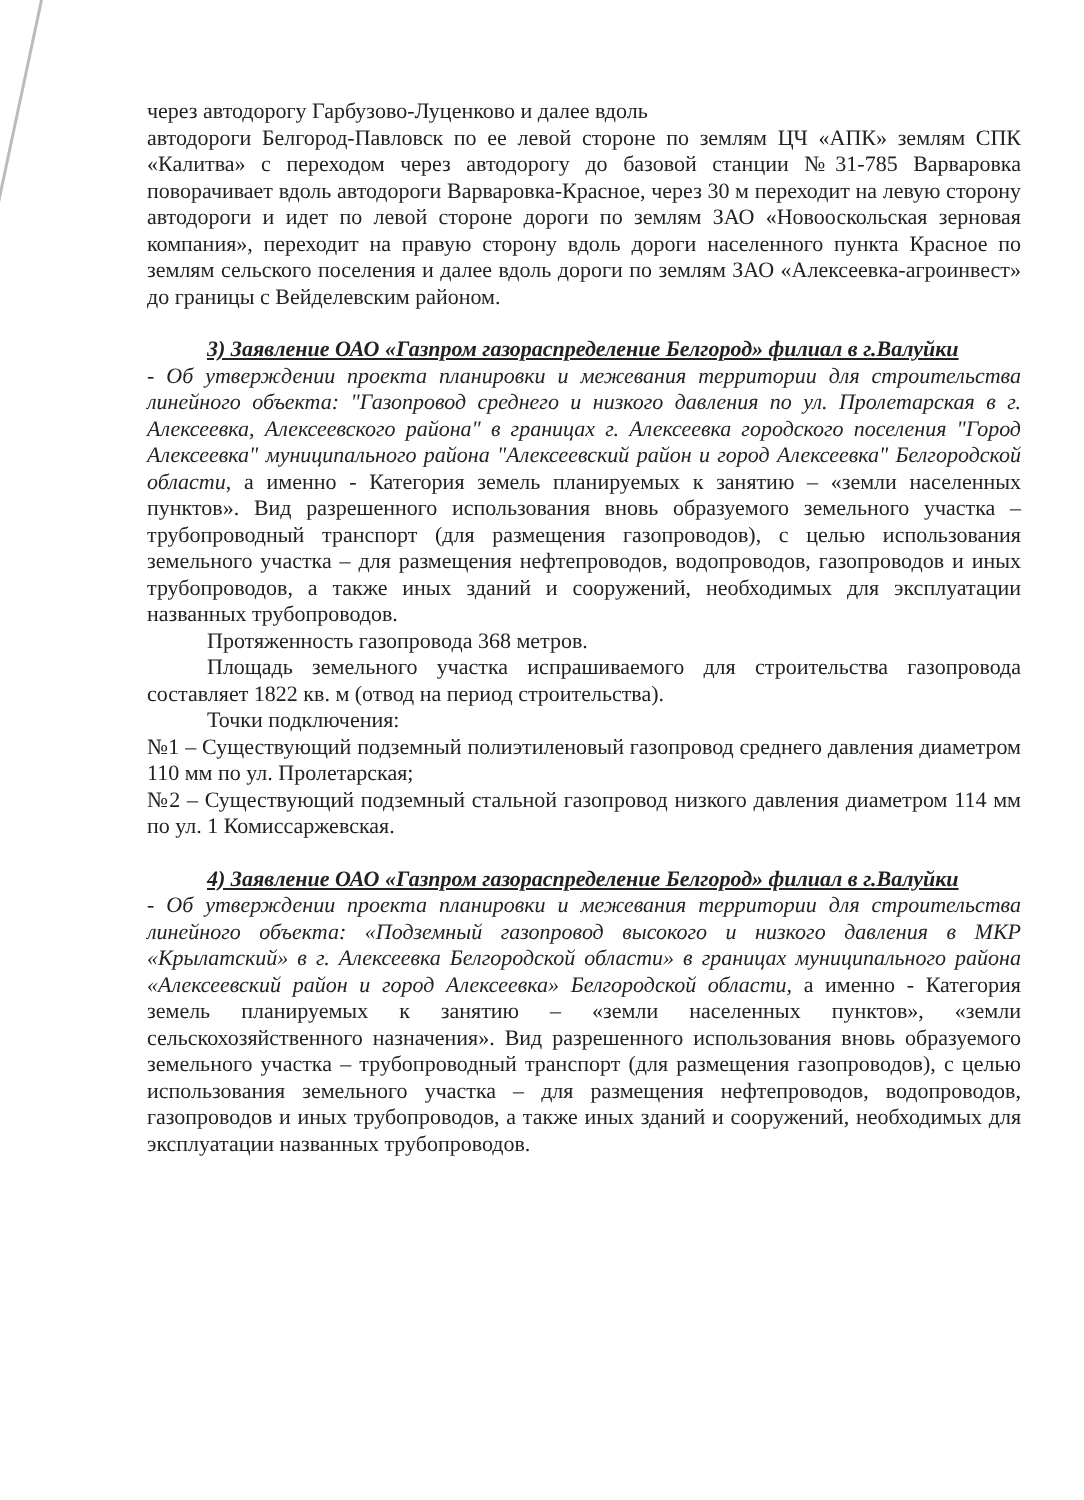через автодорогу Гарбузово-Луценково и далее вдоль
автодороги Белгород-Павловск по ее левой стороне по землям ЦЧ «АПК» землям СПК «Калитва» с переходом через автодорогу до базовой станции №31-785 Варваровка поворачивает вдоль автодороги Варваровка-Красное, через 30 м переходит на левую сторону автодороги и идет по левой стороне дороги по землям ЗАО «Новооскольская зерновая компания», переходит на правую сторону вдоль дороги населенного пункта Красное по землям сельского поселения и далее вдоль дороги по землям ЗАО «Алексеевка-агроинвест» до границы с Вейделевским районом.
3) Заявление ОАО «Газпром газораспределение Белгород» филиал в г.Валуйки
- Об утверждении проекта планировки и межевания территории для строительства линейного объекта: "Газопровод среднего и низкого давления по ул. Пролетарская в г. Алексеевка, Алексеевского района" в границах г. Алексеевка городского поселения "Город Алексеевка" муниципального района "Алексеевский район и город Алексеевка" Белгородской области, а именно - Категория земель планируемых к занятию – «земли населенных пунктов». Вид разрешенного использования вновь образуемого земельного участка – трубопроводный транспорт (для размещения газопроводов), с целью использования земельного участка – для размещения нефтепроводов, водопроводов, газопроводов и иных трубопроводов, а также иных зданий и сооружений, необходимых для эксплуатации названных трубопроводов.
Протяженность газопровода 368 метров.
Площадь земельного участка испрашиваемого для строительства газопровода составляет 1822 кв. м (отвод на период строительства).
Точки подключения:
№1 – Существующий подземный полиэтиленовый газопровод среднего давления диаметром 110 мм по ул. Пролетарская;
№2 – Существующий подземный стальной газопровод низкого давления диаметром 114 мм по ул. 1 Комиссаржевская.
4) Заявление ОАО «Газпром газораспределение Белгород» филиал в г.Валуйки
- Об утверждении проекта планировки и межевания территории для строительства линейного объекта: «Подземный газопровод высокого и низкого давления в МКР «Крылатский» в г. Алексеевка Белгородской области» в границах муниципального района «Алексеевский район и город Алексеевка» Белгородской области, а именно - Категория земель планируемых к занятию – «земли населенных пунктов», «земли сельскохозяйственного назначения». Вид разрешенного использования вновь образуемого земельного участка – трубопроводный транспорт (для размещения газопроводов), с целью использования земельного участка – для размещения нефтепроводов, водопроводов, газопроводов и иных трубопроводов, а также иных зданий и сооружений, необходимых для эксплуатации названных трубопроводов.